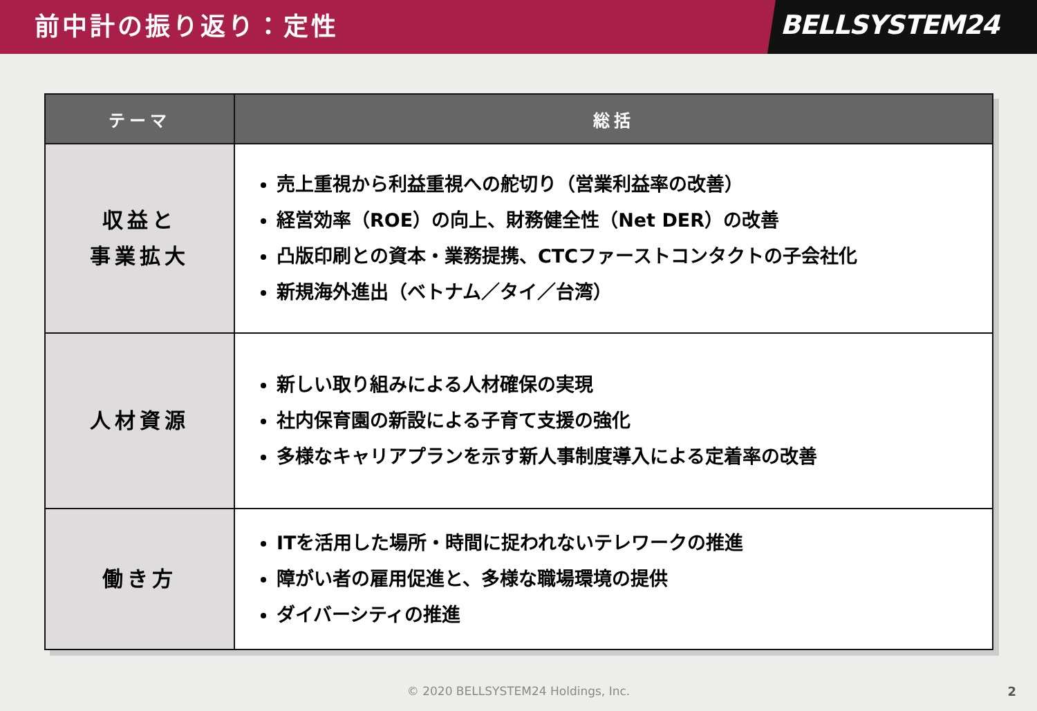前中計の振り返り：定性
BELLSYSTEM24
| テーマ | 総括 |
| --- | --- |
| 収益と 事業拡大 | 売上重視から利益重視への舵切り（営業利益率の改善） 経営効率（ROE）の向上、財務健全性（Net DER）の改善 凸版印刷との資本・業務提携、CTCファーストコンタクトの子会社化 新規海外進出（ベトナム／タイ／台湾） |
| 人材資源 | 新しい取り組みによる人材確保の実現 社内保育園の新設による子育て支援の強化 多様なキャリアプランを示す新人事制度導入による定着率の改善 |
| 働き方 | ITを活用した場所・時間に捉われないテレワークの推進 障がい者の雇用促進と、多様な職場環境の提供 ダイバーシティの推進 |
© 2020 BELLSYSTEM24 Holdings, Inc.
2